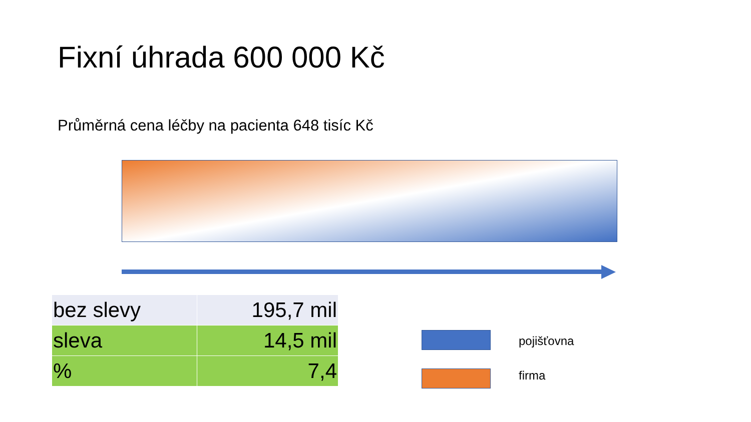Fixní úhrada 600 000 Kč
Průměrná cena léčby na pacienta 648 tisíc Kč
| bez slevy | 195,7 mil |
| sleva | 14,5 mil |
| % | 7,4 |
pojišťovna
firma